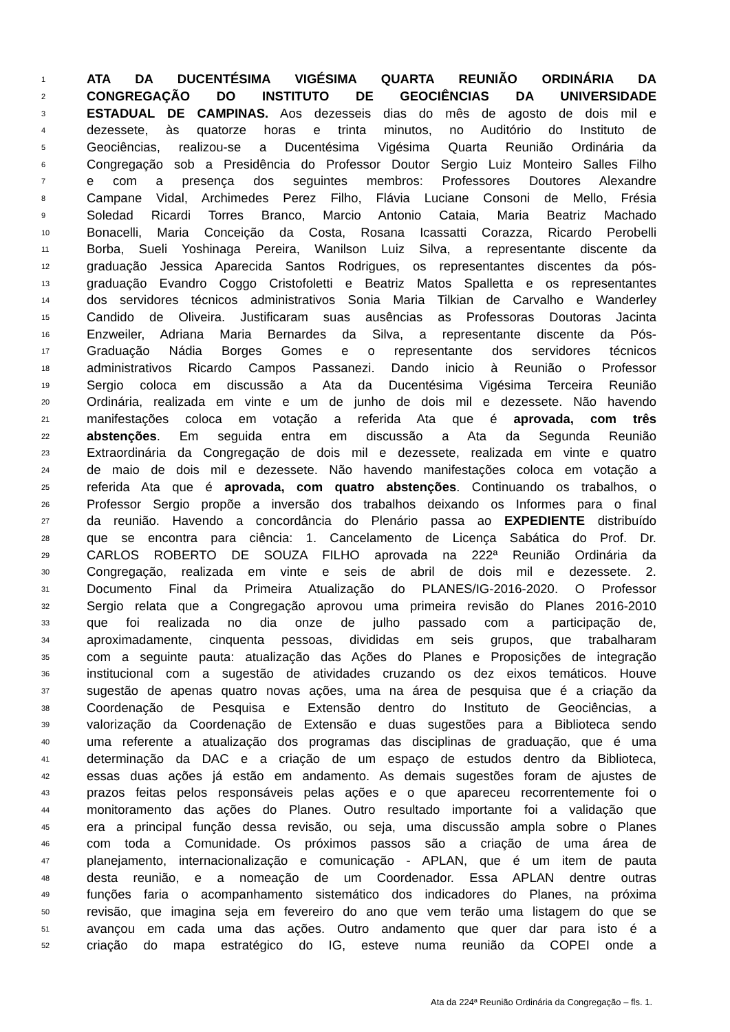1 ATA DA DUCENTÉSIMA VIGÉSIMA QUARTA REUNIÃO ORDINÁRIA DA
2 CONGREGAÇÃO DO INSTITUTO DE GEOCIÊNCIAS DA UNIVERSIDADE
3 ESTADUAL DE CAMPINAS. Aos dezesseis dias do mês de agosto de dois mil e
4 dezessete, às quatorze horas e trinta minutos, no Auditório do Instituto de
5 Geociências, realizou-se a Ducentésima Vigésima Quarta Reunião Ordinária da
6 Congregação sob a Presidência do Professor Doutor Sergio Luiz Monteiro Salles Filho
7 e com a presença dos seguintes membros: Professores Doutores Alexandre
8 Campane Vidal, Archimedes Perez Filho, Flávia Luciane Consoni de Mello, Frésia
9 Soledad Ricardi Torres Branco, Marcio Antonio Cataia, Maria Beatriz Machado
10 Bonacelli, Maria Conceição da Costa, Rosana Icassatti Corazza, Ricardo Perobelli
11 Borba, Sueli Yoshinaga Pereira, Wanilson Luiz Silva, a representante discente da
12 graduação Jessica Aparecida Santos Rodrigues, os representantes discentes da pós-
13 graduação Evandro Coggo Cristofoletti e Beatriz Matos Spalletta e os representantes
14 dos servidores técnicos administrativos Sonia Maria Tilkian de Carvalho e Wanderley
15 Candido de Oliveira. Justificaram suas ausências as Professoras Doutoras Jacinta
16 Enzweiler, Adriana Maria Bernardes da Silva, a representante discente da Pós-
17 Graduação Nádia Borges Gomes e o representante dos servidores técnicos
18 administrativos Ricardo Campos Passanezi. Dando inicio à Reunião o Professor
19 Sergio coloca em discussão a Ata da Ducentésima Vigésima Terceira Reunião
20 Ordinária, realizada em vinte e um de junho de dois mil e dezessete. Não havendo
21 manifestações coloca em votação a referida Ata que é aprovada, com três
22 abstenções. Em seguida entra em discussão a Ata da Segunda Reunião
23 Extraordinária da Congregação de dois mil e dezessete, realizada em vinte e quatro
24 de maio de dois mil e dezessete. Não havendo manifestações coloca em votação a
25 referida Ata que é aprovada, com quatro abstenções. Continuando os trabalhos, o
26 Professor Sergio propõe a inversão dos trabalhos deixando os Informes para o final
27 da reunião. Havendo a concordância do Plenário passa ao EXPEDIENTE distribuído
28 que se encontra para ciência: 1. Cancelamento de Licença Sabática do Prof. Dr.
29 CARLOS ROBERTO DE SOUZA FILHO aprovada na 222ª Reunião Ordinária da
30 Congregação, realizada em vinte e seis de abril de dois mil e dezessete. 2.
31 Documento Final da Primeira Atualização do PLANES/IG-2016-2020. O Professor
32 Sergio relata que a Congregação aprovou uma primeira revisão do Planes 2016-2010
33 que foi realizada no dia onze de julho passado com a participação de,
34 aproximadamente, cinquenta pessoas, divididas em seis grupos, que trabalharam
35 com a seguinte pauta: atualização das Ações do Planes e Proposições de integração
36 institucional com a sugestão de atividades cruzando os dez eixos temáticos. Houve
37 sugestão de apenas quatro novas ações, uma na área de pesquisa que é a criação da
38 Coordenação de Pesquisa e Extensão dentro do Instituto de Geociências, a
39 valorização da Coordenação de Extensão e duas sugestões para a Biblioteca sendo
40 uma referente a atualização dos programas das disciplinas de graduação, que é uma
41 determinação da DAC e a criação de um espaço de estudos dentro da Biblioteca,
42 essas duas ações já estão em andamento. As demais sugestões foram de ajustes de
43 prazos feitas pelos responsáveis pelas ações e o que apareceu recorrentemente foi o
44 monitoramento das ações do Planes. Outro resultado importante foi a validação que
45 era a principal função dessa revisão, ou seja, uma discussão ampla sobre o Planes
46 com toda a Comunidade. Os próximos passos são a criação de uma área de
47 planejamento, internacionalização e comunicação - APLAN, que é um item de pauta
48 desta reunião, e a nomeação de um Coordenador. Essa APLAN dentre outras
49 funções faria o acompanhamento sistemático dos indicadores do Planes, na próxima
50 revisão, que imagina seja em fevereiro do ano que vem terão uma listagem do que se
51 avançou em cada uma das ações. Outro andamento que quer dar para isto é a
52 criação do mapa estratégico do IG, esteve numa reunião da COPEI onde a
Ata da 224ª Reunião Ordinária da Congregação – fls. 1.